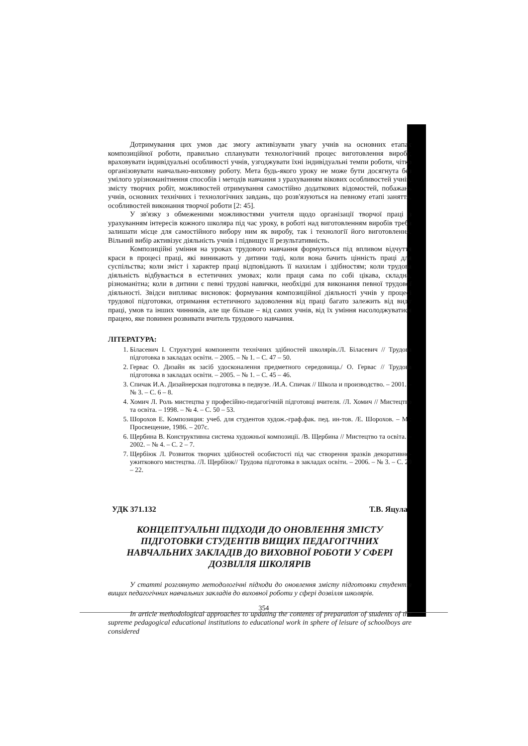Дотримування цих умов дає змогу активізувати увагу учнів на основних етапах композиційної роботи, правильно спланувати технологічний процес виготовлення виробу, враховувати індивідуальні особливості учнів, узгоджувати їхні індивідуальні темпи роботи, чітко організовувати навчально-виховну роботу. Мета будь-якого уроку не може бути досягнута без умілого урізноманітнення способів і методів навчання з урахуванням вікових особливостей учнів, змісту творчих робіт, можливостей отримування самостійно додаткових відомостей, побажань учнів, основних технічних і технологічних завдань, що розв'язуються на певному етапі заняття, особливостей виконання творчої роботи [2: 45].
У зв'язку з обмеженими можливостями учителя щодо організації творчої праці з урахуванням інтересів кожного школяра під час уроку, в роботі над виготовленням виробів треба залишати місце для самостійного вибору ним як виробу, так і технології його виготовлення. Вільний вибір активізує діяльність учнів і підвищує її результативність.
Композиційні уміння на уроках трудового навчання формуються під впливом відчуття краси в процесі праці, які виникають у дитини тоді, коли вона бачить цінність праці для суспільства; коли зміст і характер праці відповідають її нахилам і здібностям; коли трудова діяльність відбувається в естетичних умовах; коли праця сама по собі цікава, складна, різноманітна; коли в дитини є певні трудові навички, необхідні для виконання певної трудової діяльності. Звідси випливає висновок: формування композиційної діяльності учнів у процесі трудової підготовки, отримання естетичного задоволення від праці багато залежить від виду праці, умов та інших чинників, але ще більше – від самих учнів, від їх уміння насолоджуватися працею, яке повинен розвивати вчитель трудового навчання.
ЛІТЕРАТУРА:
1. Біласевич І. Структурні компоненти технічних здібностей школярів./Л. Біласевич // Трудова підготовка в закладах освіти. – 2005. – № 1. – С. 47 – 50.
2. Гервас О. Дизайн як засіб удосконалення предметного середовища./ О. Гервас // Трудова підготовка в закладах освіти. – 2005. – № 1. – С. 45 – 46.
3. Спичак И.А. Дизайнерская подготовка в педвузе. /И.А. Спичак // Школа и производство. – 2001. – № 3. – С. 6 – 8.
4. Хомич Л. Роль мистецтва у професійно-педагогічній підготовці вчителя. /Л. Хомич // Мистецтво та освіта. – 1998. – № 4. – С. 50 – 53.
5. Шорохов Е. Композиция: учеб. для студентов худож.-граф.фак. пед. ин-тов. /Е. Шорохов. – М.: Просвещение, 1986. – 207с.
6. Щербина В. Конструктивна система художньої композиції. /В. Щербина // Мистецтво та освіта. – 2002. – № 4. – С. 2 – 7.
7. Щербіюк Л. Розвиток творчих здібностей особистості під час створення зразків декоративно-ужиткового мистецтва. /Л. Щербіюк// Трудова підготовка в закладах освіти. – 2006. – № 3. – С. 20 – 22.
УДК 371.132 Т.В. Яцула
КОНЦЕПТУАЛЬНІ ПІДХОДИ ДО ОНОВЛЕННЯ ЗМІСТУ ПІДГОТОВКИ СТУДЕНТІВ ВИЩИХ ПЕДАГОГІЧНИХ НАВЧАЛЬНИХ ЗАКЛАДІВ ДО ВИХОВНОЇ РОБОТИ У СФЕРІ ДОЗВІЛЛЯ ШКОЛЯРІВ
У статті розглянуто методологічні підходи до оновлення змісту підготовки студентів вищих педагогічних навчальних закладів до виховної роботи у сфері дозвілля школярів.
In article methodological approaches to updating the contents of preparation of students of the supreme pedagogical educational institutions to educational work in sphere of leisure of schoolboys are considered
354